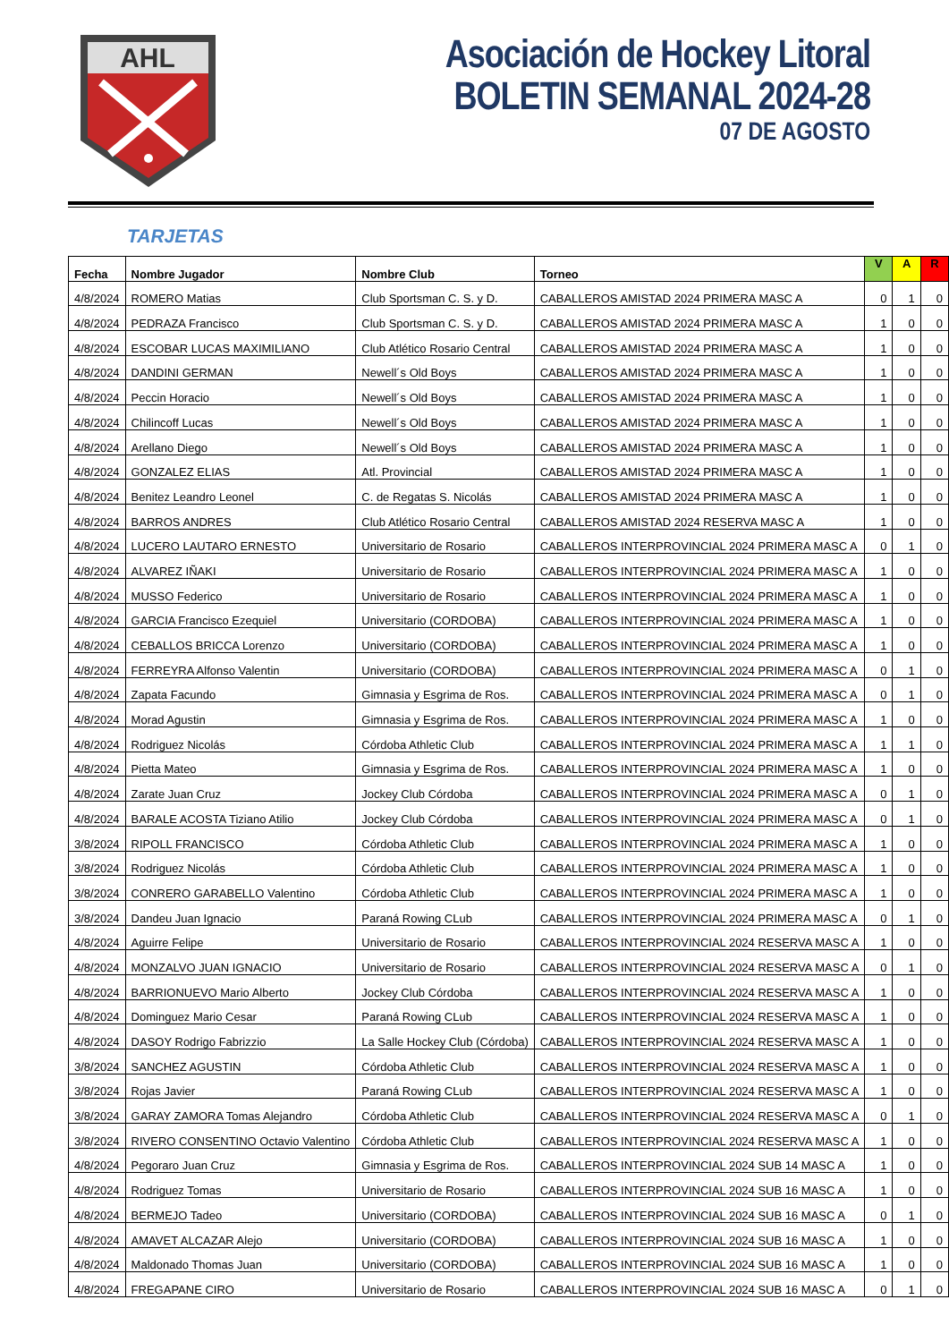AHL
Asociación de Hockey Litoral
BOLETIN SEMANAL 2024-28
07 DE AGOSTO
TARJETAS
| Fecha | Nombre Jugador | Nombre Club | Torneo | V | A | R |
| --- | --- | --- | --- | --- | --- | --- |
| 4/8/2024 | ROMERO Matias | Club Sportsman C. S. y D. | CABALLEROS AMISTAD 2024 PRIMERA MASC A | 0 | 1 | 0 |
| 4/8/2024 | PEDRAZA Francisco | Club Sportsman C. S. y D. | CABALLEROS AMISTAD 2024 PRIMERA MASC A | 1 | 0 | 0 |
| 4/8/2024 | ESCOBAR LUCAS MAXIMILIANO | Club Atlético Rosario Central | CABALLEROS AMISTAD 2024 PRIMERA MASC A | 1 | 0 | 0 |
| 4/8/2024 | DANDINI GERMAN | Newell´s Old Boys | CABALLEROS AMISTAD 2024 PRIMERA MASC A | 1 | 0 | 0 |
| 4/8/2024 | Peccin Horacio | Newell´s Old Boys | CABALLEROS AMISTAD 2024 PRIMERA MASC A | 1 | 0 | 0 |
| 4/8/2024 | Chilincoff Lucas | Newell´s Old Boys | CABALLEROS AMISTAD 2024 PRIMERA MASC A | 1 | 0 | 0 |
| 4/8/2024 | Arellano Diego | Newell´s Old Boys | CABALLEROS AMISTAD 2024 PRIMERA MASC A | 1 | 0 | 0 |
| 4/8/2024 | GONZALEZ ELIAS | Atl. Provincial | CABALLEROS AMISTAD 2024 PRIMERA MASC A | 1 | 0 | 0 |
| 4/8/2024 | Benitez Leandro Leonel | C. de Regatas S. Nicolás | CABALLEROS AMISTAD 2024 PRIMERA MASC A | 1 | 0 | 0 |
| 4/8/2024 | BARROS ANDRES | Club Atlético Rosario Central | CABALLEROS AMISTAD 2024 RESERVA MASC A | 1 | 0 | 0 |
| 4/8/2024 | LUCERO LAUTARO ERNESTO | Universitario de Rosario | CABALLEROS INTERPROVINCIAL 2024 PRIMERA MASC A | 0 | 1 | 0 |
| 4/8/2024 | ALVAREZ IÑAKI | Universitario de Rosario | CABALLEROS INTERPROVINCIAL 2024 PRIMERA MASC A | 1 | 0 | 0 |
| 4/8/2024 | MUSSO Federico | Universitario de Rosario | CABALLEROS INTERPROVINCIAL 2024 PRIMERA MASC A | 1 | 0 | 0 |
| 4/8/2024 | GARCIA Francisco Ezequiel | Universitario (CORDOBA) | CABALLEROS INTERPROVINCIAL 2024 PRIMERA MASC A | 1 | 0 | 0 |
| 4/8/2024 | CEBALLOS BRICCA Lorenzo | Universitario (CORDOBA) | CABALLEROS INTERPROVINCIAL 2024 PRIMERA MASC A | 1 | 0 | 0 |
| 4/8/2024 | FERREYRA Alfonso Valentin | Universitario (CORDOBA) | CABALLEROS INTERPROVINCIAL 2024 PRIMERA MASC A | 0 | 1 | 0 |
| 4/8/2024 | Zapata Facundo | Gimnasia y Esgrima de Ros. | CABALLEROS INTERPROVINCIAL 2024 PRIMERA MASC A | 0 | 1 | 0 |
| 4/8/2024 | Morad Agustin | Gimnasia y Esgrima de Ros. | CABALLEROS INTERPROVINCIAL 2024 PRIMERA MASC A | 1 | 0 | 0 |
| 4/8/2024 | Rodriguez Nicolás | Córdoba Athletic Club | CABALLEROS INTERPROVINCIAL 2024 PRIMERA MASC A | 1 | 1 | 0 |
| 4/8/2024 | Pietta Mateo | Gimnasia y Esgrima de Ros. | CABALLEROS INTERPROVINCIAL 2024 PRIMERA MASC A | 1 | 0 | 0 |
| 4/8/2024 | Zarate Juan Cruz | Jockey Club Córdoba | CABALLEROS INTERPROVINCIAL 2024 PRIMERA MASC A | 0 | 1 | 0 |
| 4/8/2024 | BARALE ACOSTA Tiziano Atilio | Jockey Club Córdoba | CABALLEROS INTERPROVINCIAL 2024 PRIMERA MASC A | 0 | 1 | 0 |
| 3/8/2024 | RIPOLL FRANCISCO | Córdoba Athletic Club | CABALLEROS INTERPROVINCIAL 2024 PRIMERA MASC A | 1 | 0 | 0 |
| 3/8/2024 | Rodriguez Nicolás | Córdoba Athletic Club | CABALLEROS INTERPROVINCIAL 2024 PRIMERA MASC A | 1 | 0 | 0 |
| 3/8/2024 | CONRERO GARABELLO Valentino | Córdoba Athletic Club | CABALLEROS INTERPROVINCIAL 2024 PRIMERA MASC A | 1 | 0 | 0 |
| 3/8/2024 | Dandeu Juan Ignacio | Paraná Rowing CLub | CABALLEROS INTERPROVINCIAL 2024 PRIMERA MASC A | 0 | 1 | 0 |
| 4/8/2024 | Aguirre Felipe | Universitario de Rosario | CABALLEROS INTERPROVINCIAL 2024 RESERVA MASC A | 1 | 0 | 0 |
| 4/8/2024 | MONZALVO JUAN IGNACIO | Universitario de Rosario | CABALLEROS INTERPROVINCIAL 2024 RESERVA MASC A | 0 | 1 | 0 |
| 4/8/2024 | BARRIONUEVO Mario Alberto | Jockey Club Córdoba | CABALLEROS INTERPROVINCIAL 2024 RESERVA MASC A | 1 | 0 | 0 |
| 4/8/2024 | Dominguez Mario Cesar | Paraná Rowing CLub | CABALLEROS INTERPROVINCIAL 2024 RESERVA MASC A | 1 | 0 | 0 |
| 4/8/2024 | DASOY Rodrigo Fabrizzio | La Salle Hockey Club (Córdoba) | CABALLEROS INTERPROVINCIAL 2024 RESERVA MASC A | 1 | 0 | 0 |
| 3/8/2024 | SANCHEZ AGUSTIN | Córdoba Athletic Club | CABALLEROS INTERPROVINCIAL 2024 RESERVA MASC A | 1 | 0 | 0 |
| 3/8/2024 | Rojas Javier | Paraná Rowing CLub | CABALLEROS INTERPROVINCIAL 2024 RESERVA MASC A | 1 | 0 | 0 |
| 3/8/2024 | GARAY ZAMORA Tomas Alejandro | Córdoba Athletic Club | CABALLEROS INTERPROVINCIAL 2024 RESERVA MASC A | 0 | 1 | 0 |
| 3/8/2024 | RIVERO CONSENTINO Octavio Valentino | Córdoba Athletic Club | CABALLEROS INTERPROVINCIAL 2024 RESERVA MASC A | 1 | 0 | 0 |
| 4/8/2024 | Pegoraro Juan Cruz | Gimnasia y Esgrima de Ros. | CABALLEROS INTERPROVINCIAL 2024 SUB 14 MASC A | 1 | 0 | 0 |
| 4/8/2024 | Rodriguez Tomas | Universitario de Rosario | CABALLEROS INTERPROVINCIAL 2024 SUB 16 MASC A | 1 | 0 | 0 |
| 4/8/2024 | BERMEJO Tadeo | Universitario (CORDOBA) | CABALLEROS INTERPROVINCIAL 2024 SUB 16 MASC A | 0 | 1 | 0 |
| 4/8/2024 | AMAVET ALCAZAR Alejo | Universitario (CORDOBA) | CABALLEROS INTERPROVINCIAL 2024 SUB 16 MASC A | 1 | 0 | 0 |
| 4/8/2024 | Maldonado Thomas Juan | Universitario (CORDOBA) | CABALLEROS INTERPROVINCIAL 2024 SUB 16 MASC A | 1 | 0 | 0 |
| 4/8/2024 | FREGAPANE CIRO | Universitario de Rosario | CABALLEROS INTERPROVINCIAL 2024 SUB 16 MASC A | 0 | 1 | 0 |